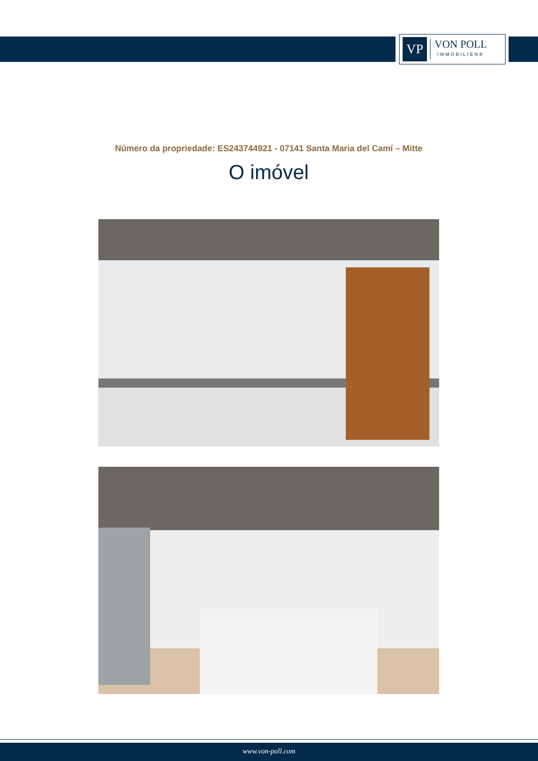VP
VON POLL
IMMOBILIEN®
Número da propriedade: ES243744921 - 07141 Santa Maria del Camí – Mitte
O imóvel
www.von-poll.com